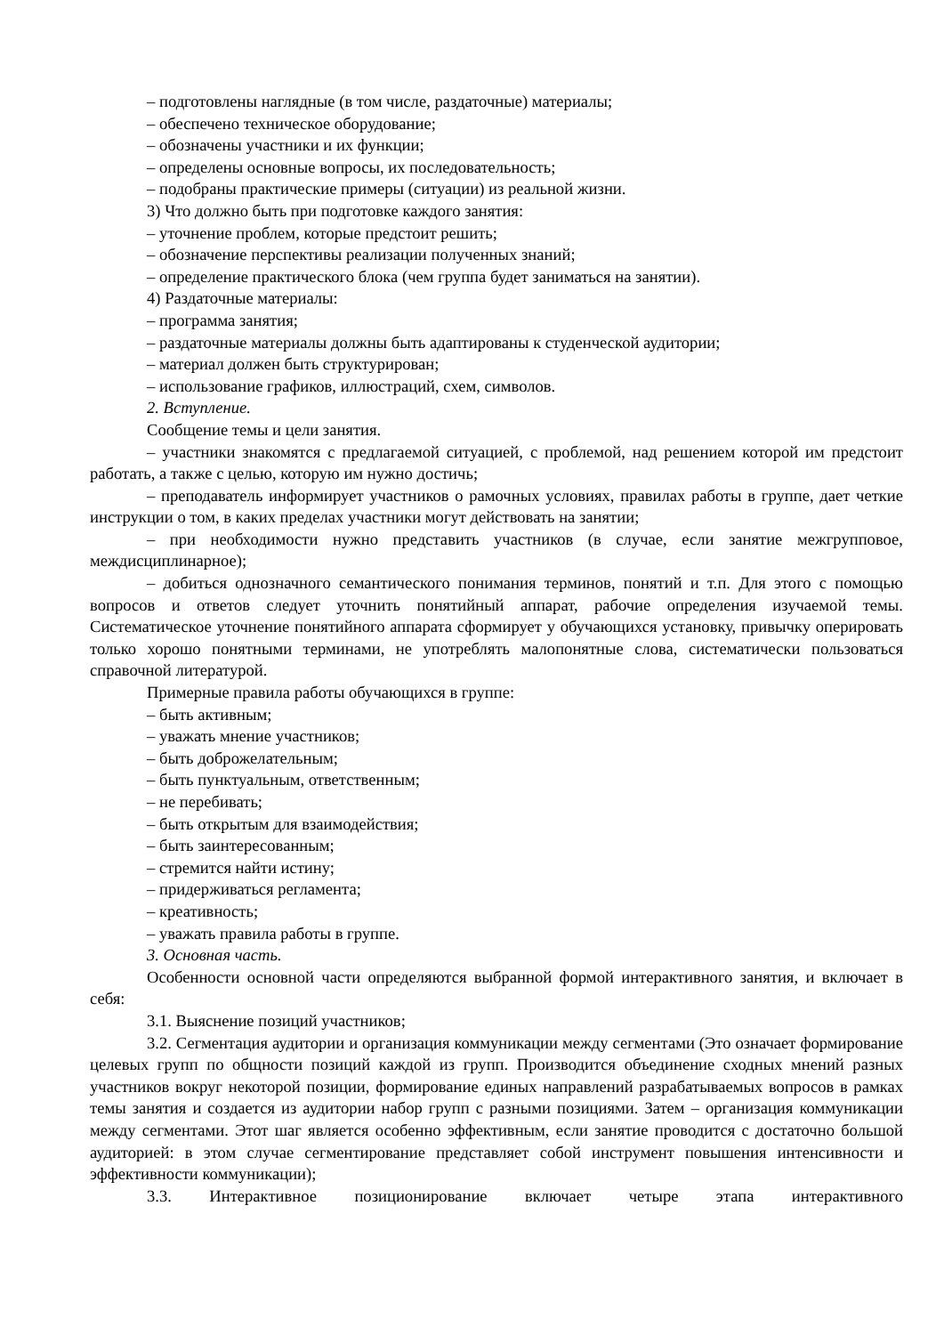– подготовлены наглядные (в том числе, раздаточные) материалы;
– обеспечено техническое оборудование;
– обозначены участники и их функции;
– определены основные вопросы, их последовательность;
– подобраны практические примеры (ситуации) из реальной жизни.
3) Что должно быть при подготовке каждого занятия:
– уточнение проблем, которые предстоит решить;
– обозначение перспективы реализации полученных знаний;
– определение практического блока (чем группа будет заниматься на занятии).
4) Раздаточные материалы:
– программа занятия;
– раздаточные материалы должны быть адаптированы к студенческой аудитории;
– материал должен быть структурирован;
– использование графиков, иллюстраций, схем, символов.
2. Вступление.
Сообщение темы и цели занятия.
– участники знакомятся с предлагаемой ситуацией, с проблемой, над решением которой им предстоит работать, а также с целью, которую им нужно достичь;
– преподаватель информирует участников о рамочных условиях, правилах работы в группе, дает четкие инструкции о том, в каких пределах участники могут действовать на занятии;
– при необходимости нужно представить участников (в случае, если занятие межгрупповое, междисциплинарное);
– добиться однозначного семантического понимания терминов, понятий и т.п. Для этого с помощью вопросов и ответов следует уточнить понятийный аппарат, рабочие определения изучаемой темы. Систематическое уточнение понятийного аппарата сформирует у обучающихся установку, привычку оперировать только хорошо понятными терминами, не употреблять малопонятные слова, систематически пользоваться справочной литературой.
Примерные правила работы обучающихся в группе:
– быть активным;
– уважать мнение участников;
– быть доброжелательным;
– быть пунктуальным, ответственным;
– не перебивать;
– быть открытым для взаимодействия;
– быть заинтересованным;
– стремится найти истину;
– придерживаться регламента;
– креативность;
– уважать правила работы в группе.
3. Основная часть.
Особенности основной части определяются выбранной формой интерактивного занятия, и включает в себя:
3.1. Выяснение позиций участников;
3.2. Сегментация аудитории и организация коммуникации между сегментами (Это означает формирование целевых групп по общности позиций каждой из групп. Производится объединение сходных мнений разных участников вокруг некоторой позиции, формирование единых направлений разрабатываемых вопросов в рамках темы занятия и создается из аудитории набор групп с разными позициями. Затем – организация коммуникации между сегментами. Этот шаг является особенно эффективным, если занятие проводится с достаточно большой аудиторией: в этом случае сегментирование представляет собой инструмент повышения интенсивности и эффективности коммуникации);
3.3. Интерактивное позиционирование включает четыре этапа интерактивного